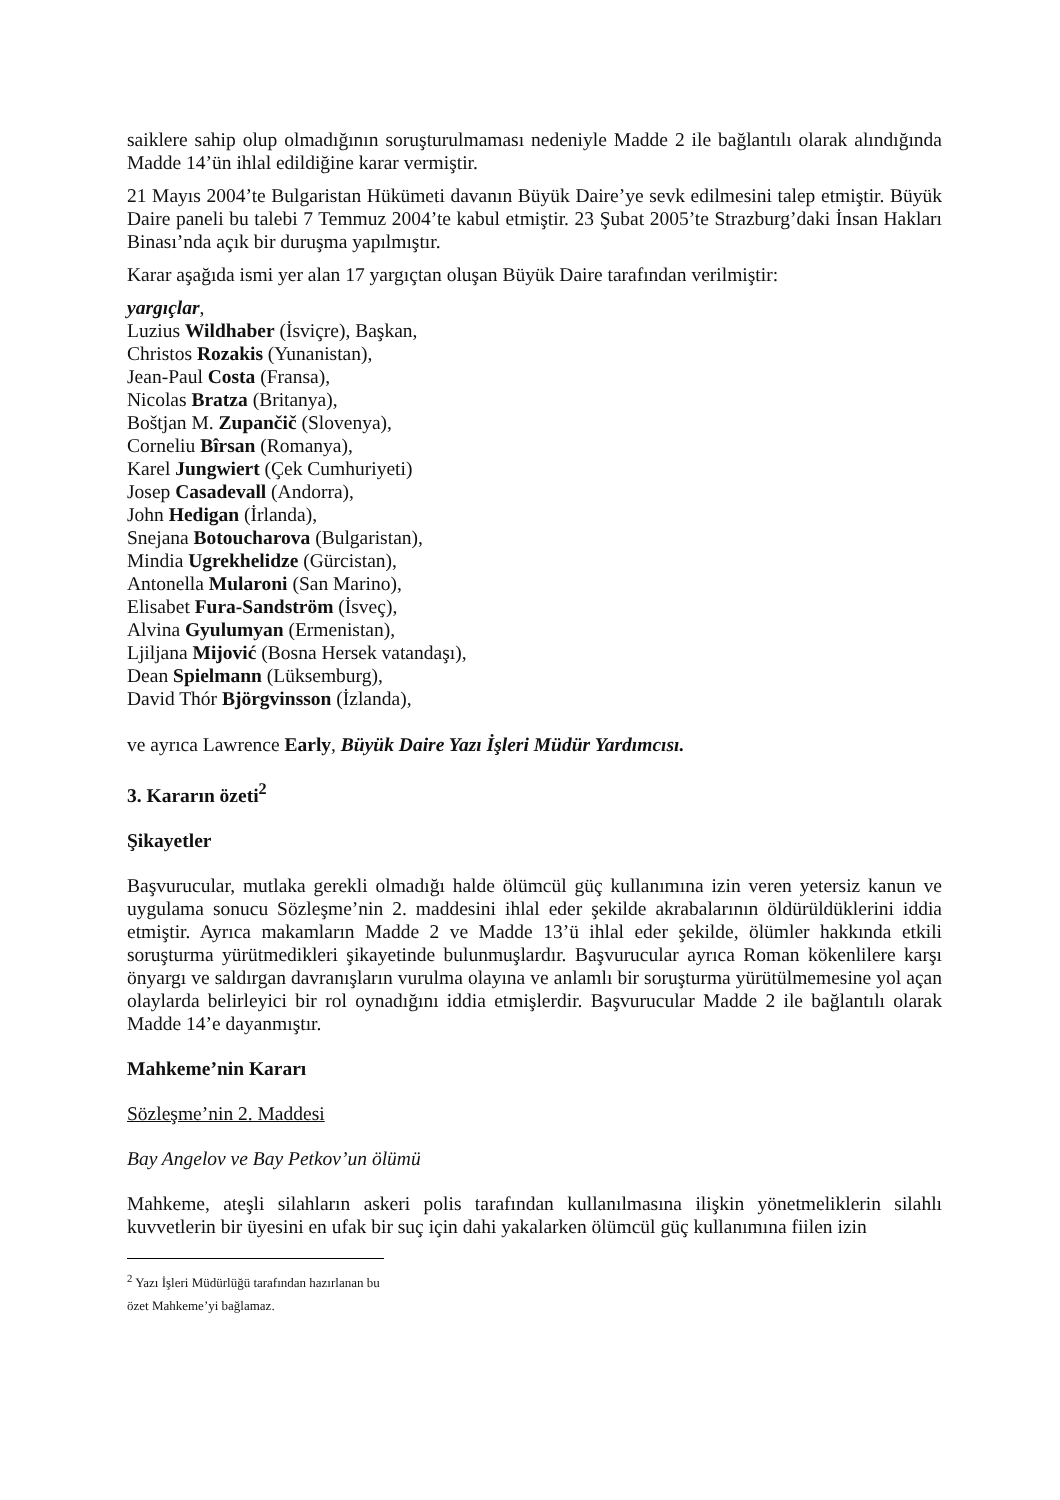saiklere sahip olup olmadığının soruşturulmaması nedeniyle Madde 2 ile bağlantılı olarak alındığında Madde 14’ün ihlal edildiğine karar vermiştir.
21 Mayıs 2004’te Bulgaristan Hükümeti davanın Büyük Daire’ye sevk edilmesini talep etmiştir. Büyük Daire paneli bu talebi 7 Temmuz 2004’te kabul etmiştir. 23 Şubat 2005’te Strazburg’daki İnsan Hakları Binası’nda açık bir duruşma yapılmıştır.
Karar aşağıda ismi yer alan 17 yargıçtan oluşan Büyük Daire tarafından verilmiştir:
yargıçlar,
Luzius Wildhaber (İsviçre), Başkan,
Christos Rozakis (Yunanistan),
Jean-Paul Costa (Fransa),
Nicolas Bratza (Britanya),
Boštjan M. Zupančič (Slovenya),
Corneliu Bîrsan (Romanya),
Karel Jungwiert (Çek Cumhuriyeti)
Josep Casadevall (Andorra),
John Hedigan (İrlanda),
Snejana Botoucharova (Bulgaristan),
Mindia Ugrekhelidze (Gürcistan),
Antonella Mularoni (San Marino),
Elisabet Fura-Sandström (İsveç),
Alvina Gyulumyan (Ermenistan),
Ljiljana Mijović (Bosna Hersek vatandaşı),
Dean Spielmann (Lüksemburg),
David Thór Björgvinsson (İzlanda),
ve ayrıca Lawrence Early, Büyük Daire Yazı İşleri Müdür Yardımcısı.
3. Kararın özeti<sup>2</sup>
Şikayetler
Başvurucular, mutlaka gerekli olmadığı halde ölümcül güç kullanımına izin veren yetersiz kanun ve uygulama sonucu Sözleşme’nin 2. maddesini ihlal eder şekilde akrabalarının öldürüldüklerini iddia etmiştir. Ayrıca makamların Madde 2 ve Madde 13’ü ihlal eder şekilde, ölümler hakkında etkili soruşturma yürütmedikleri şikayetinde bulunmuşlardır. Başvurucular ayrıca Roman kökenlilere karşı önyargı ve saldırgan davranışların vurulma olayına ve anlamlı bir soruşturma yürütülmemesine yol açan olaylarda belirleyici bir rol oynadığını iddia etmişlerdir. Başvurucular Madde 2 ile bağlantılı olarak Madde 14’e dayanmıştır.
Mahkeme’nin Kararı
Sözleşme’nin 2. Maddesi
Bay Angelov ve Bay Petkov’un ölümü
Mahkeme, ateşli silahların askeri polis tarafından kullanılmasına ilişkin yönetmeliklerin silahlı kuvvetlerin bir üyesini en ufak bir suç için dahi yakalarken ölümcül güç kullanımına fiilen izin
<sup>2</sup> Yazı İşleri Müdürlüğü tarafından hazırlanan bu özet Mahkeme’yi bağlamaz.